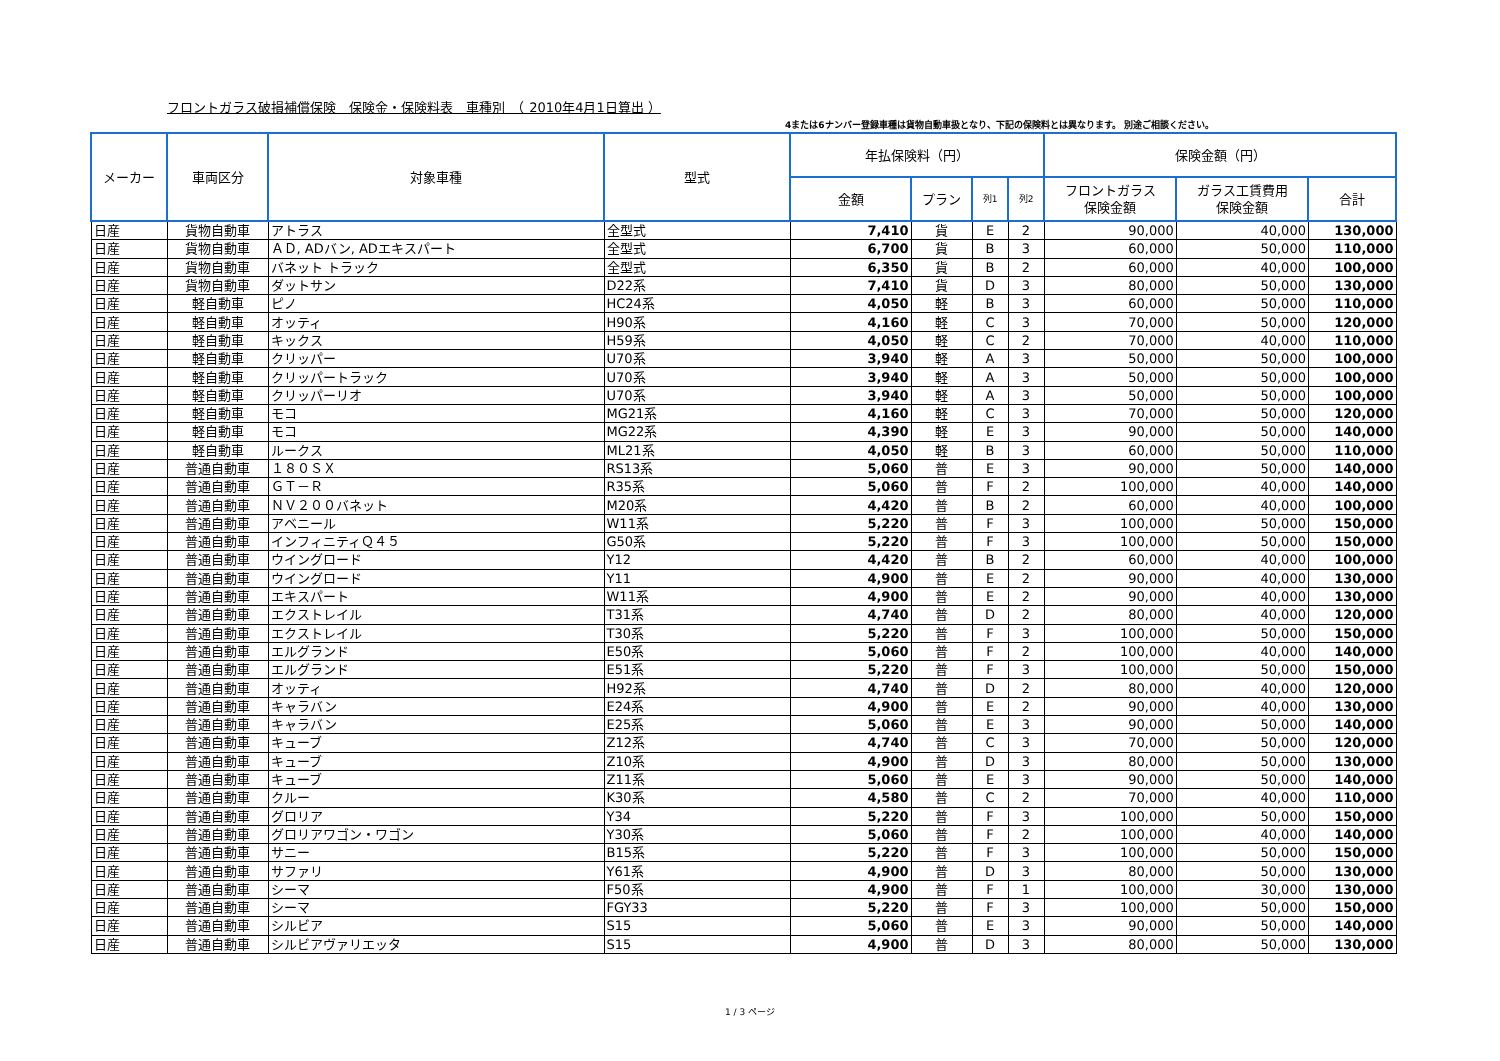フロントガラス破損補償保険　保険金・保険料表　車種別　（ 2010年4月1日算出 ）
4または6ナンバー登録車種は貨物自動車扱となり、下記の保険料とは異なります。 別途ご相談ください。
| メーカー | 車両区分 | 対象車種 | 型式 | 年払保険料（円） | | | | 保険金額（円） | | |
| --- | --- | --- | --- | --- | --- | --- | --- | --- | --- | --- |
| | | | | 金額 | プラン | 列1 | 列2 | フロントガラス 保険金額 | ガラス工賃費用 保険金額 | 合計 |
| 日産 | 貨物自動車 | アトラス | 全型式 | 7,410 | 貨 | E | 2 | 90,000 | 40,000 | 130,000 |
| 日産 | 貨物自動車 | ＡＤ, ADバン, ADエキスパート | 全型式 | 6,700 | 貨 | B | 3 | 60,000 | 50,000 | 110,000 |
| 日産 | 貨物自動車 | バネット トラック | 全型式 | 6,350 | 貨 | B | 2 | 60,000 | 40,000 | 100,000 |
| 日産 | 貨物自動車 | ダットサン | D22系 | 7,410 | 貨 | D | 3 | 80,000 | 50,000 | 130,000 |
| 日産 | 軽自動車 | ピノ | HC24系 | 4,050 | 軽 | B | 3 | 60,000 | 50,000 | 110,000 |
| 日産 | 軽自動車 | オッティ | H90系 | 4,160 | 軽 | C | 3 | 70,000 | 50,000 | 120,000 |
| 日産 | 軽自動車 | キックス | H59系 | 4,050 | 軽 | C | 2 | 70,000 | 40,000 | 110,000 |
| 日産 | 軽自動車 | クリッパー | U70系 | 3,940 | 軽 | A | 3 | 50,000 | 50,000 | 100,000 |
| 日産 | 軽自動車 | クリッパートラック | U70系 | 3,940 | 軽 | A | 3 | 50,000 | 50,000 | 100,000 |
| 日産 | 軽自動車 | クリッパーリオ | U70系 | 3,940 | 軽 | A | 3 | 50,000 | 50,000 | 100,000 |
| 日産 | 軽自動車 | モコ | MG21系 | 4,160 | 軽 | C | 3 | 70,000 | 50,000 | 120,000 |
| 日産 | 軽自動車 | モコ | MG22系 | 4,390 | 軽 | E | 3 | 90,000 | 50,000 | 140,000 |
| 日産 | 軽自動車 | ルークス | ML21系 | 4,050 | 軽 | B | 3 | 60,000 | 50,000 | 110,000 |
| 日産 | 普通自動車 | １８０ＳＸ | RS13系 | 5,060 | 普 | E | 3 | 90,000 | 50,000 | 140,000 |
| 日産 | 普通自動車 | ＧＴ－Ｒ | R35系 | 5,060 | 普 | F | 2 | 100,000 | 40,000 | 140,000 |
| 日産 | 普通自動車 | ＮＶ２００バネット | M20系 | 4,420 | 普 | B | 2 | 60,000 | 40,000 | 100,000 |
| 日産 | 普通自動車 | アベニール | W11系 | 5,220 | 普 | F | 3 | 100,000 | 50,000 | 150,000 |
| 日産 | 普通自動車 | インフィニティＱ４５ | G50系 | 5,220 | 普 | F | 3 | 100,000 | 50,000 | 150,000 |
| 日産 | 普通自動車 | ウイングロード | Y12 | 4,420 | 普 | B | 2 | 60,000 | 40,000 | 100,000 |
| 日産 | 普通自動車 | ウイングロード | Y11 | 4,900 | 普 | E | 2 | 90,000 | 40,000 | 130,000 |
| 日産 | 普通自動車 | エキスパート | W11系 | 4,900 | 普 | E | 2 | 90,000 | 40,000 | 130,000 |
| 日産 | 普通自動車 | エクストレイル | T31系 | 4,740 | 普 | D | 2 | 80,000 | 40,000 | 120,000 |
| 日産 | 普通自動車 | エクストレイル | T30系 | 5,220 | 普 | F | 3 | 100,000 | 50,000 | 150,000 |
| 日産 | 普通自動車 | エルグランド | E50系 | 5,060 | 普 | F | 2 | 100,000 | 40,000 | 140,000 |
| 日産 | 普通自動車 | エルグランド | E51系 | 5,220 | 普 | F | 3 | 100,000 | 50,000 | 150,000 |
| 日産 | 普通自動車 | オッティ | H92系 | 4,740 | 普 | D | 2 | 80,000 | 40,000 | 120,000 |
| 日産 | 普通自動車 | キャラバン | E24系 | 4,900 | 普 | E | 2 | 90,000 | 40,000 | 130,000 |
| 日産 | 普通自動車 | キャラバン | E25系 | 5,060 | 普 | E | 3 | 90,000 | 50,000 | 140,000 |
| 日産 | 普通自動車 | キューブ | Z12系 | 4,740 | 普 | C | 3 | 70,000 | 50,000 | 120,000 |
| 日産 | 普通自動車 | キューブ | Z10系 | 4,900 | 普 | D | 3 | 80,000 | 50,000 | 130,000 |
| 日産 | 普通自動車 | キューブ | Z11系 | 5,060 | 普 | E | 3 | 90,000 | 50,000 | 140,000 |
| 日産 | 普通自動車 | クルー | K30系 | 4,580 | 普 | C | 2 | 70,000 | 40,000 | 110,000 |
| 日産 | 普通自動車 | グロリア | Y34 | 5,220 | 普 | F | 3 | 100,000 | 50,000 | 150,000 |
| 日産 | 普通自動車 | グロリアワゴン・ワゴン | Y30系 | 5,060 | 普 | F | 2 | 100,000 | 40,000 | 140,000 |
| 日産 | 普通自動車 | サニー | B15系 | 5,220 | 普 | F | 3 | 100,000 | 50,000 | 150,000 |
| 日産 | 普通自動車 | サファリ | Y61系 | 4,900 | 普 | D | 3 | 80,000 | 50,000 | 130,000 |
| 日産 | 普通自動車 | シーマ | F50系 | 4,900 | 普 | F | 1 | 100,000 | 30,000 | 130,000 |
| 日産 | 普通自動車 | シーマ | FGY33 | 5,220 | 普 | F | 3 | 100,000 | 50,000 | 150,000 |
| 日産 | 普通自動車 | シルビア | S15 | 5,060 | 普 | E | 3 | 90,000 | 50,000 | 140,000 |
| 日産 | 普通自動車 | シルビアヴァリエッタ | S15 | 4,900 | 普 | D | 3 | 80,000 | 50,000 | 130,000 |
1 / 3 ページ